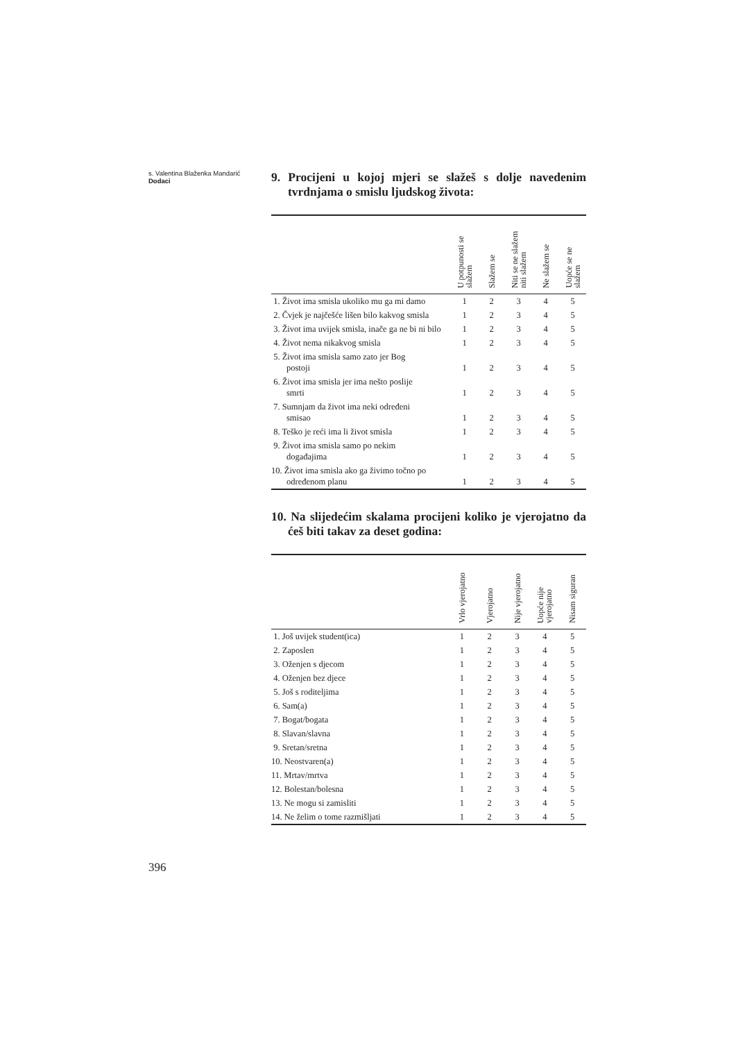s. Valentina Blaženka Mandarić
Dodaci
9. Procijeni u kojoj mjeri se slažeš s dolje navedenim tvrdnjama o smislu ljudskog života:
| | U potpunosti se slažem | Slažem se | Niti se ne slažem niti slažem | Ne slažem se | Uopće se ne slažem |
| --- | --- | --- | --- | --- | --- |
| 1. Život ima smisla ukoliko mu ga mi damo | 1 | 2 | 3 | 4 | 5 |
| 2. Čvjek je najčešće lišen bilo kakvog smisla | 1 | 2 | 3 | 4 | 5 |
| 3. Život ima uvijek smisla, inače ga ne bi ni bilo | 1 | 2 | 3 | 4 | 5 |
| 4. Život nema nikakvog smisla | 1 | 2 | 3 | 4 | 5 |
| 5. Život ima smisla samo zato jer Bog postoji | 1 | 2 | 3 | 4 | 5 |
| 6. Život ima smisla jer ima nešto poslije smrti | 1 | 2 | 3 | 4 | 5 |
| 7. Sumnjam da život ima neki određeni smisao | 1 | 2 | 3 | 4 | 5 |
| 8. Teško je reći ima li život smisla | 1 | 2 | 3 | 4 | 5 |
| 9. Život ima smisla samo po nekim događajima | 1 | 2 | 3 | 4 | 5 |
| 10. Život ima smisla ako ga živimo točno po određenom planu | 1 | 2 | 3 | 4 | 5 |
10. Na slijedećim skalama procijeni koliko je vjerojatno da ćeš biti takav za deset godina:
| | Vrlo vjerojatno | Vjerojatno | Nije vjerojatno | Uopće nije vjerojatno | Nisam siguran |
| --- | --- | --- | --- | --- | --- |
| 1. Još uvijek student(ica) | 1 | 2 | 3 | 4 | 5 |
| 2. Zaposlen | 1 | 2 | 3 | 4 | 5 |
| 3. Oženjen s djecom | 1 | 2 | 3 | 4 | 5 |
| 4. Oženjen bez djece | 1 | 2 | 3 | 4 | 5 |
| 5. Još s roditeljima | 1 | 2 | 3 | 4 | 5 |
| 6. Sam(a) | 1 | 2 | 3 | 4 | 5 |
| 7. Bogat/bogata | 1 | 2 | 3 | 4 | 5 |
| 8. Slavan/slavna | 1 | 2 | 3 | 4 | 5 |
| 9. Sretan/sretna | 1 | 2 | 3 | 4 | 5 |
| 10. Neostvaren(a) | 1 | 2 | 3 | 4 | 5 |
| 11. Mrtav/mrtva | 1 | 2 | 3 | 4 | 5 |
| 12. Bolestan/bolesna | 1 | 2 | 3 | 4 | 5 |
| 13. Ne mogu si zamisliti | 1 | 2 | 3 | 4 | 5 |
| 14. Ne želim o tome razmišljati | 1 | 2 | 3 | 4 | 5 |
396